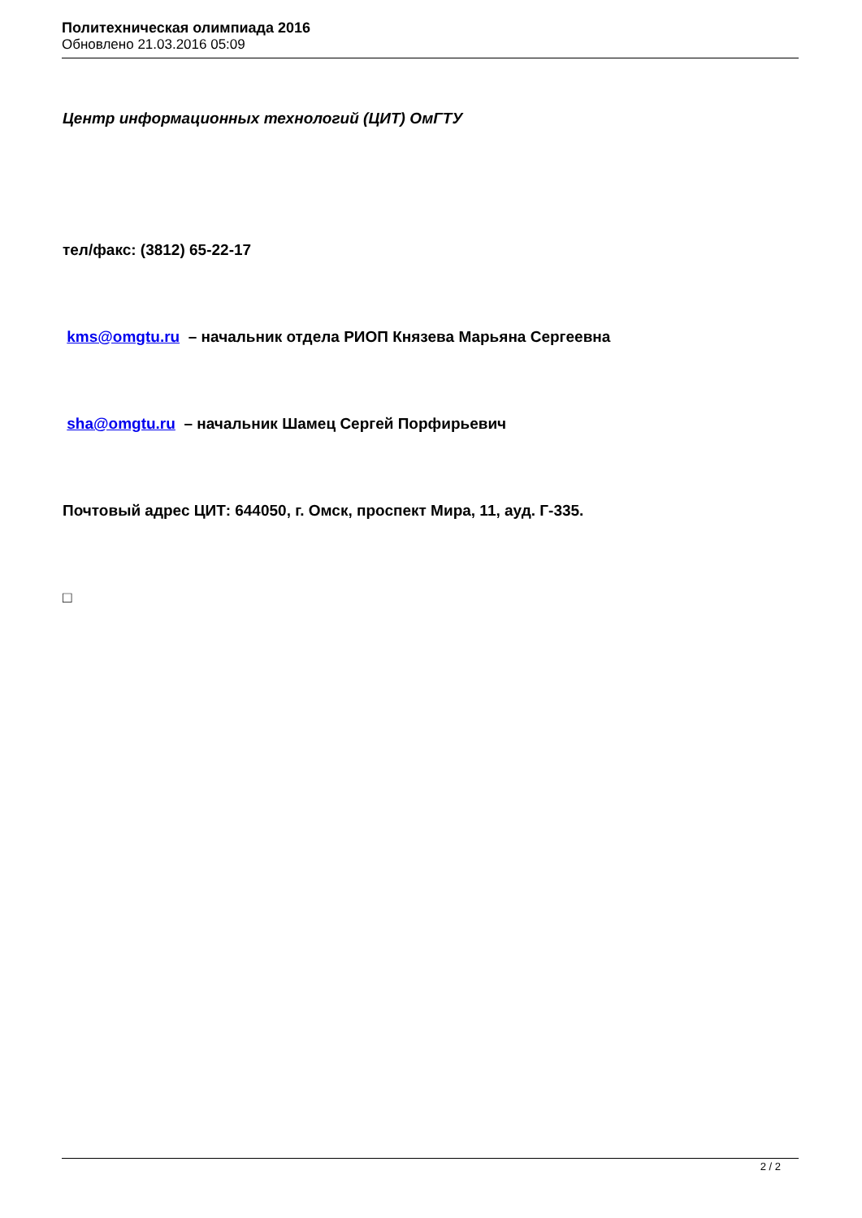Политехническая олимпиада 2016
Обновлено 21.03.2016 05:09
Центр информационных технологий (ЦИТ) ОмГТУ
тел/факс: (3812) 65-22-17
kms@omgtu.ru – начальник отдела РИОП Князева Марьяна Сергеевна
sha@omgtu.ru – начальник Шамец Сергей Порфирьевич
Почтовый адрес ЦИТ: 644050, г. Омск, проспект Мира, 11, ауд. Г-335.
□
2 / 2